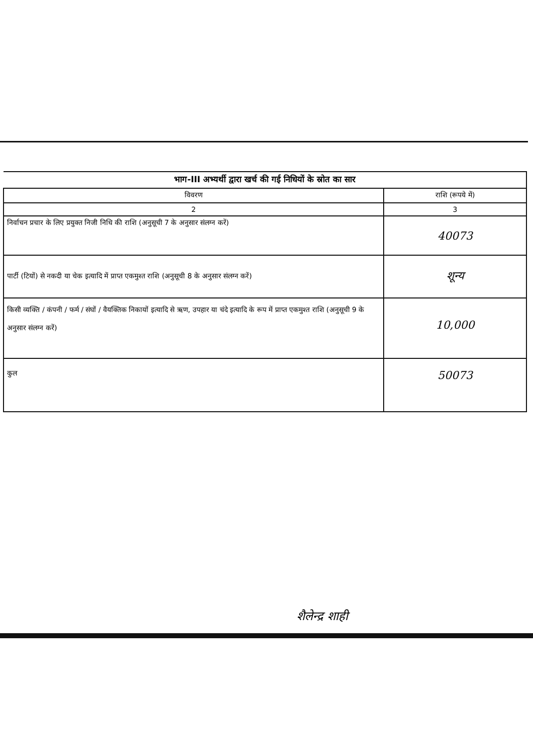| भाग-III अभ्यर्थी द्वारा खर्च की गई निधियों के स्रोत का सार | |
| विवरण | राशि (रूपये में) |
| 2 | 3 |
| निर्वाचन प्रचार के लिए प्रयुक्त निजी निधि की राशि (अनुसूची 7 के अनुसार संलग्न करें) | 40073 |
| पार्टी (टियों) से नकदी या चेक इत्यादि में प्राप्त एकमुश्त राशि (अनुसूची 8 के अनुसार संलग्न करें) | शून्य |
| किसी व्यक्ति / कंपनी / फर्म / संघों / वैयक्तिक निकायों इत्यादि से ऋण, उपहार या चंदे इत्यादि के रूप में प्राप्त एकमुश्त राशि (अनुसूची 9 के अनुसार संलग्न करें) | 10,000 |
| कुल | 50073 |
शैलेन्द्र शाही